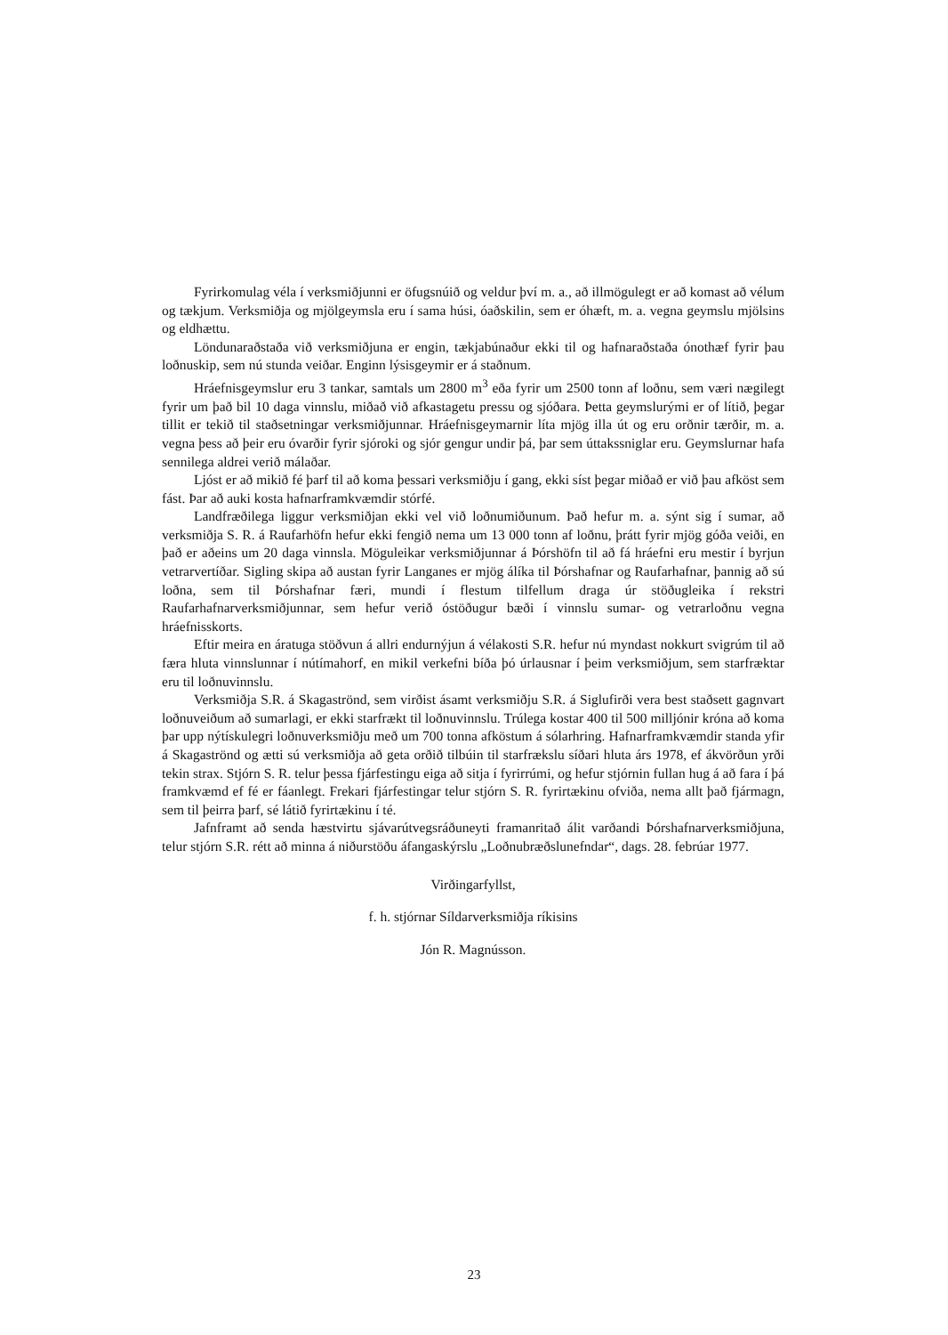Fyrirkomulag véla í verksmiðjunni er öfugsnúið og veldur því m. a., að illmögulegt er að komast að vélum og tækjum. Verksmiðja og mjölgeymsla eru í sama húsi, óaðskilin, sem er óhæft, m. a. vegna geymslu mjölsins og eldhættu.
Löndunaraðstaða við verksmiðjuna er engin, tækjabúnaður ekki til og hafnaraðstaða ónothæf fyrir þau loðnuskip, sem nú stunda veiðar. Enginn lýsisgeymir er á staðnum.
Hráefnisgeymslur eru 3 tankar, samtals um 2800 m<sup>3</sup> eða fyrir um 2500 tonn af loðnu, sem væri nægilegt fyrir um það bil 10 daga vinnslu, miðað við afkastagetu pressu og sjóðara. Þetta geymslurými er of lítið, þegar tillit er tekið til staðsetningar verksmiðjunnar. Hráefnisgeymarnir líta mjög illa út og eru orðnir tærðir, m. a. vegna þess að þeir eru óvarðir fyrir sjóroki og sjór gengur undir þá, þar sem úttakssniglar eru. Geymslurnar hafa sennilega aldrei verið málaðar.
Ljóst er að mikið fé þarf til að koma þessari verksmiðju í gang, ekki síst þegar miðað er við þau afköst sem fást. Þar að auki kosta hafnarframkvæmdir stórfé.
Landfræðilega liggur verksmiðjan ekki vel við loðnumiðunum. Það hefur m. a. sýnt sig í sumar, að verksmiðja S. R. á Raufarhöfn hefur ekki fengið nema um 13 000 tonn af loðnu, þrátt fyrir mjög góða veiði, en það er aðeins um 20 daga vinnsla. Möguleikar verksmiðjunnar á Þórshöfn til að fá hráefni eru mestir í byrjun vetrarvertíðar. Sigling skipa að austan fyrir Langanes er mjög álíka til Þórshafnar og Raufarhafnar, þannig að sú loðna, sem til Þórshafnar færi, mundi í flestum tilfellum draga úr stöðugleika í rekstri Raufarhafnarverksmiðjunnar, sem hefur verið óstöðugur bæði í vinnslu sumar- og vetrarloðnu vegna hráefnisskorts.
Eftir meira en áratuga stöðvun á allri endurnýjun á vélakosti S.R. hefur nú myndast nokkurt svigrúm til að færa hluta vinnslunnar í nútímahorf, en mikil verkefni bíða þó úrlausnar í þeim verksmiðjum, sem starfræktar eru til loðnuvinnslu.
Verksmiðja S.R. á Skagaströnd, sem virðist ásamt verksmiðju S.R. á Siglufirði vera best staðsett gagnvart loðnuveiðum að sumarlagi, er ekki starfrækt til loðnuvinnslu. Trúlega kostar 400 til 500 milljónir króna að koma þar upp nýtískulegri loðnuverksmiðju með um 700 tonna afköstum á sólarhring. Hafnarframkvæmdir standa yfir á Skagaströnd og ætti sú verksmiðja að geta orðið tilbúin til starfrækslu síðari hluta árs 1978, ef ákvörðun yrði tekin strax. Stjórn S. R. telur þessa fjárfestingu eiga að sitja í fyrirrúmi, og hefur stjórnin fullan hug á að fara í þá framkvæmd ef fé er fáanlegt. Frekari fjárfestingar telur stjórn S. R. fyrirtækinu ofviða, nema allt það fjármagn, sem til þeirra þarf, sé látið fyrirtækinu í té.
Jafnframt að senda hæstvirtu sjávarútvegsráðuneyti framanritað álit varðandi Þórshafnarverksmiðjuna, telur stjórn S.R. rétt að minna á niðurstöðu áfangaskýrslu „Loðnubræðslunefndar“, dags. 28. febrúar 1977.
Virðingarfyllst,
f. h. stjórnar Síldarverksmiðja ríkisins
Jón R. Magnússon.
23